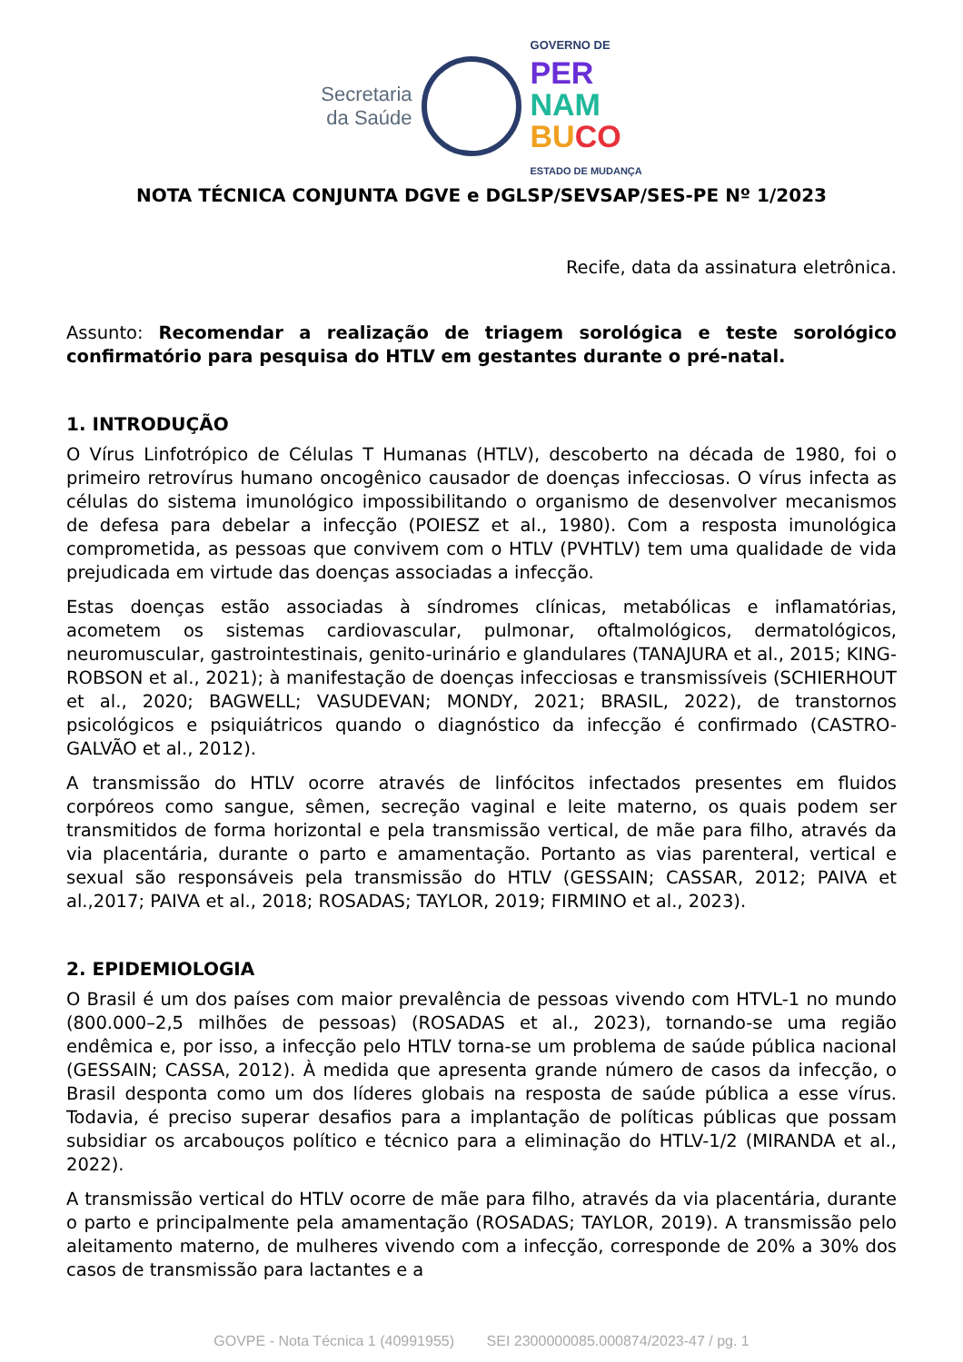Secretaria
da Saúde
GOVERNO DE
PER
NAM
BU CO
ESTADO DE MUDANÇA
NOTA TÉCNICA CONJUNTA DGVE e DGLSP/SEVSAP/SES-PE Nº 1/2023
Recife, data da assinatura eletrônica.
Assunto: Recomendar a realização de triagem sorológica e teste sorológico confirmatório para pesquisa do HTLV em gestantes durante o pré-natal.
1. INTRODUÇÃO
O Vírus Linfotrópico de Células T Humanas (HTLV), descoberto na década de 1980, foi o primeiro retrovírus humano oncogênico causador de doenças infecciosas. O vírus infecta as células do sistema imunológico impossibilitando o organismo de desenvolver mecanismos de defesa para debelar a infecção (POIESZ et al., 1980). Com a resposta imunológica comprometida, as pessoas que convivem com o HTLV (PVHTLV) tem uma qualidade de vida prejudicada em virtude das doenças associadas a infecção.
Estas doenças estão associadas à síndromes clínicas, metabólicas e inflamatórias, acometem os sistemas cardiovascular, pulmonar, oftalmológicos, dermatológicos, neuromuscular, gastrointestinais, genito-urinário e glandulares (TANAJURA et al., 2015; KING-ROBSON et al., 2021); à manifestação de doenças infecciosas e transmissíveis (SCHIERHOUT et al., 2020; BAGWELL; VASUDEVAN; MONDY, 2021; BRASIL, 2022), de transtornos psicológicos e psiquiátricos quando o diagnóstico da infecção é confirmado (CASTRO-GALVÃO et al., 2012).
A transmissão do HTLV ocorre através de linfócitos infectados presentes em fluidos corpóreos como sangue, sêmen, secreção vaginal e leite materno, os quais podem ser transmitidos de forma horizontal e pela transmissão vertical, de mãe para filho, através da via placentária, durante o parto e amamentação. Portanto as vias parenteral, vertical e sexual são responsáveis pela transmissão do HTLV (GESSAIN; CASSAR, 2012; PAIVA et al.,2017; PAIVA et al., 2018; ROSADAS; TAYLOR, 2019; FIRMINO et al., 2023).
2. EPIDEMIOLOGIA
O Brasil é um dos países com maior prevalência de pessoas vivendo com HTVL-1 no mundo (800.000–2,5 milhões de pessoas) (ROSADAS et al., 2023), tornando-se uma região endêmica e, por isso, a infecção pelo HTLV torna-se um problema de saúde pública nacional (GESSAIN; CASSA, 2012). À medida que apresenta grande número de casos da infecção, o Brasil desponta como um dos líderes globais na resposta de saúde pública a esse vírus. Todavia, é preciso superar desafios para a implantação de políticas públicas que possam subsidiar os arcabouços político e técnico para a eliminação do HTLV-1/2 (MIRANDA et al., 2022).
A transmissão vertical do HTLV ocorre de mãe para filho, através da via placentária, durante o parto e principalmente pela amamentação (ROSADAS; TAYLOR, 2019). A transmissão pelo aleitamento materno, de mulheres vivendo com a infecção, corresponde de 20% a 30% dos casos de transmissão para lactantes e a
GOVPE - Nota Técnica 1 (40991955) SEI 2300000085.000874/2023-47 / pg. 1